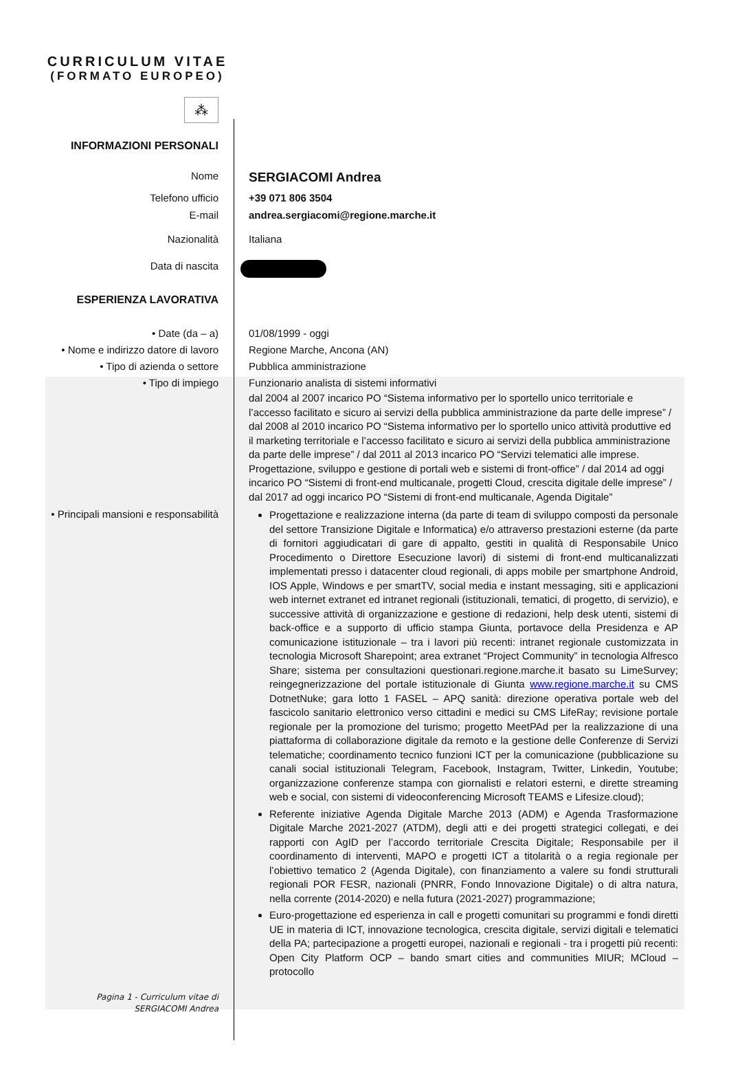CURRICULUM VITAE
(FORMATO EUROPEO)
⁂
INFORMAZIONI PERSONALI
Nome
SERGIACOMI Andrea
Telefono ufficio +39 071 806 3504
E-mail andrea.sergiacomi@regione.marche.it
Nazionalità Italiana
Data di nascita
ESPERIENZA LAVORATIVA
• Date (da – a)
• Nome e indirizzo datore di lavoro
• Tipo di azienda o settore
• Tipo di impiego
01/08/1999 - oggi
Regione Marche, Ancona (AN)
Pubblica amministrazione
Funzionario analista di sistemi informativi
dal 2004 al 2007 incarico PO “Sistema informativo per lo sportello unico territoriale e l’accesso facilitato e sicuro ai servizi della pubblica amministrazione da parte delle imprese” / dal 2008 al 2010 incarico PO “Sistema informativo per lo sportello unico attività produttive ed il marketing territoriale e l’accesso facilitato e sicuro ai servizi della pubblica amministrazione da parte delle imprese” / dal 2011 al 2013 incarico PO “Servizi telematici alle imprese. Progettazione, sviluppo e gestione di portali web e sistemi di front-office” / dal 2014 ad oggi incarico PO “Sistemi di front-end multicanale, progetti Cloud, crescita digitale delle imprese” / dal 2017 ad oggi incarico PO “Sistemi di front-end multicanale, Agenda Digitale”
• Principali mansioni e responsabilità
Progettazione e realizzazione interna (da parte di team di sviluppo composti da personale del settore Transizione Digitale e Informatica) e/o attraverso prestazioni esterne (da parte di fornitori aggiudicatari di gare di appalto, gestiti in qualità di Responsabile Unico Procedimento o Direttore Esecuzione lavori) di sistemi di front-end multicanalizzati implementati presso i datacenter cloud regionali, di apps mobile per smartphone Android, IOS Apple, Windows e per smartTV, social media e instant messaging, siti e applicazioni web internet extranet ed intranet regionali (istituzionali, tematici, di progetto, di servizio), e successive attività di organizzazione e gestione di redazioni, help desk utenti, sistemi di back-office e a supporto di ufficio stampa Giunta, portavoce della Presidenza e AP comunicazione istituzionale – tra i lavori più recenti: intranet regionale customizzata in tecnologia Microsoft Sharepoint; area extranet “Project Community” in tecnologia Alfresco Share; sistema per consultazioni questionari.regione.marche.it basato su LimeSurvey; reingegnerizzazione del portale istituzionale di Giunta www.regione.marche.it su CMS DotnetNuke; gara lotto 1 FASEL – APQ sanità: direzione operativa portale web del fascicolo sanitario elettronico verso cittadini e medici su CMS LifeRay; revisione portale regionale per la promozione del turismo; progetto MeetPAd per la realizzazione di una piattaforma di collaborazione digitale da remoto e la gestione delle Conferenze di Servizi telematiche; coordinamento tecnico funzioni ICT per la comunicazione (pubblicazione su canali social istituzionali Telegram, Facebook, Instagram, Twitter, Linkedin, Youtube; organizzazione conferenze stampa con giornalisti e relatori esterni, e dirette streaming web e social, con sistemi di videoconferencing Microsoft TEAMS e Lifesize.cloud);
Referente iniziative Agenda Digitale Marche 2013 (ADM) e Agenda Trasformazione Digitale Marche 2021-2027 (ATDM), degli atti e dei progetti strategici collegati, e dei rapporti con AgID per l’accordo territoriale Crescita Digitale; Responsabile per il coordinamento di interventi, MAPO e progetti ICT a titolarità o a regia regionale per l’obiettivo tematico 2 (Agenda Digitale), con finanziamento a valere su fondi strutturali regionali POR FESR, nazionali (PNRR, Fondo Innovazione Digitale) o di altra natura, nella corrente (2014-2020) e nella futura (2021-2027) programmazione;
Euro-progettazione ed esperienza in call e progetti comunitari su programmi e fondi diretti UE in materia di ICT, innovazione tecnologica, crescita digitale, servizi digitali e telematici della PA; partecipazione a progetti europei, nazionali e regionali - tra i progetti più recenti: Open City Platform OCP – bando smart cities and communities MIUR; MCloud – protocollo
Pagina 1 - Curriculum vitae di
SERGIACOMI Andrea